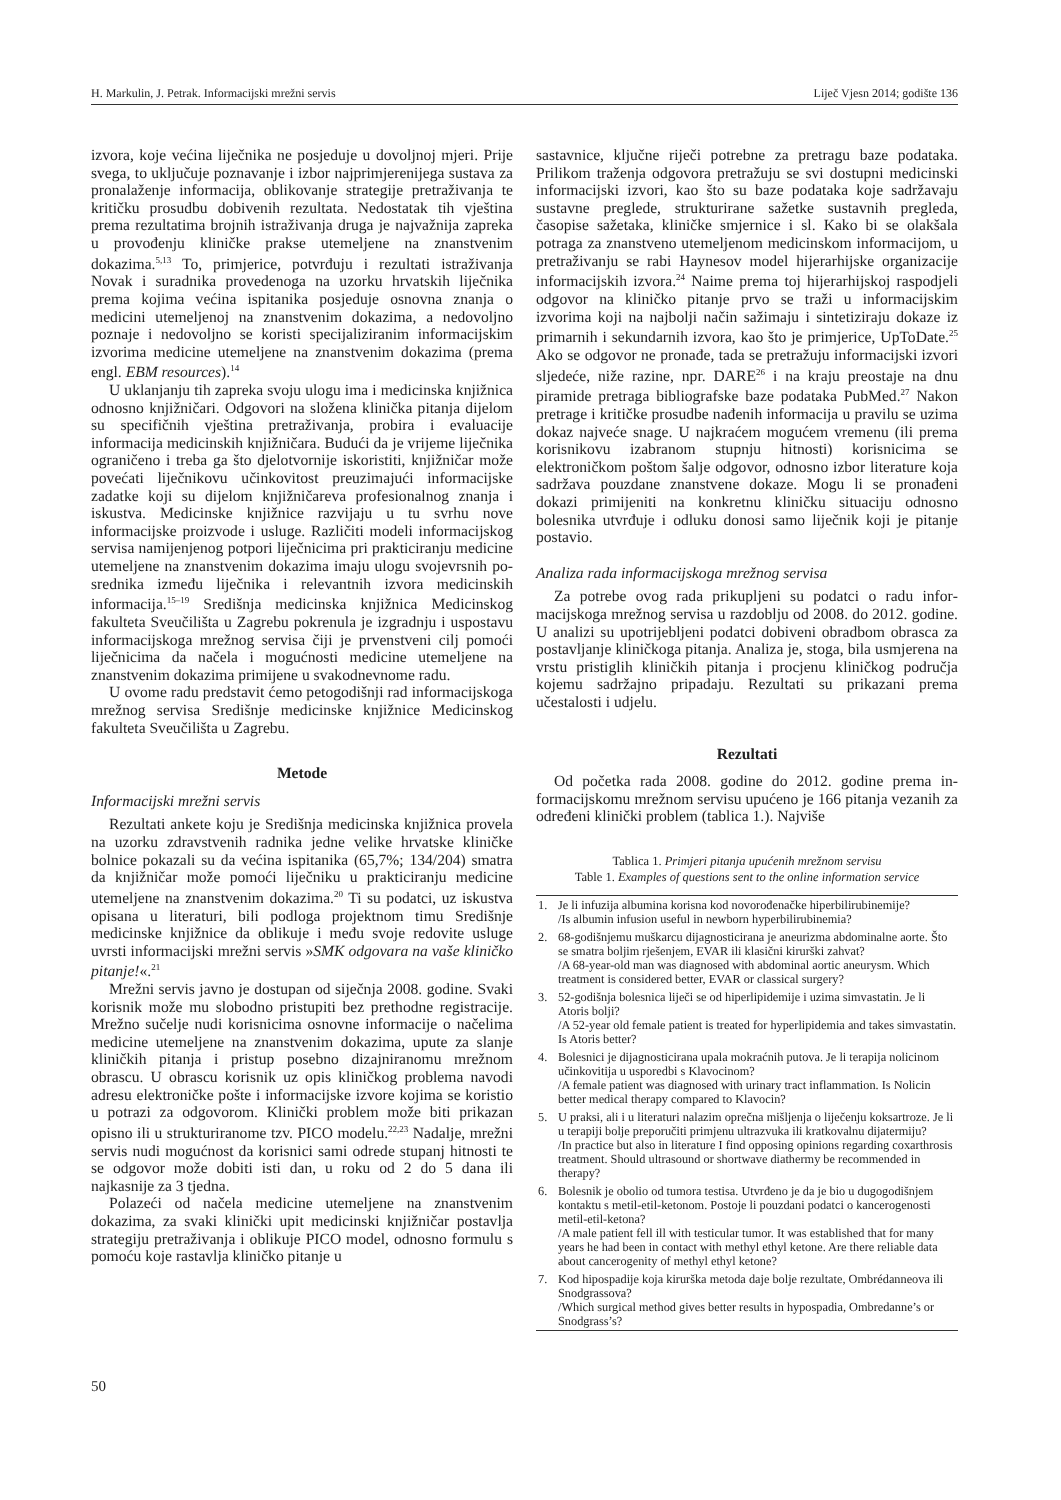H. Markulin, J. Petrak. Informacijski mrežni servis Liječ Vjesn 2014; godište 136
izvora, koje većina liječnika ne posjeduje u dovoljnoj mjeri. Prije svega, to uključuje poznavanje i izbor najprimjerenije­ga sustava za pronalaženje informacija, oblikovanje strate­gije pretraživanja te kritičku prosudbu dobivenih rezultata. Nedostatak tih vještina prema rezultatima brojnih istraži­vanja druga je najvažnija zapreka u provođenju kliničke prakse utemeljene na znanstvenim dokazima.<sup>5,13</sup> To, primje­rice, potvrđuju i rezultati istraživanja Novak i suradnika provedenoga na uzorku hrvatskih liječnika prema kojima većina ispitanika posjeduje osnovna znanja o medicini ute­meljenoj na znanstvenim dokazima, a nedovoljno poznaje i nedovoljno se koristi specijaliziranim informacijskim izvo­rima medicine utemeljene na znanstvenim dokazima (pre­ma engl. EBM resources).<sup>14</sup>
U uklanjanju tih zapreka svoju ulogu ima i medicinska knjižnica odnosno knjižničari. Odgovori na složena klinička pitanja dijelom su specifičnih vještina pretraživanja, probira i evaluacije informacija medicinskih knjižničara. Budući da je vrijeme liječnika ograničeno i treba ga što djelotvornije iskoristiti, knjižničar može povećati liječnikovu učinkovitost preuzimajući informacijske zadatke koji su dijelom knjižni­čareva profesionalnog znanja i iskustva. Medicinske knjiž­nice razvijaju u tu svrhu nove informacijske proizvode i usluge. Različiti modeli informacijskog servisa namijenje­nog potpori liječnicima pri prakticiranju medicine utemelje­ne na znanstvenim dokazima imaju ulogu svojevrsnih po­srednika između liječnika i relevantnih izvora medicinskih informacija.<sup>15–19</sup> Središnja medicinska knjižnica Medicin­skog fakulteta Sveučilišta u Zagrebu pokrenula je izgradnju i uspostavu informacijskoga mrežnog servisa čiji je prven­stveni cilj pomoći liječnicima da načela i mogućnosti me­dicine utemeljene na znanstvenim dokazima primijene u svakodnevnome radu.
U ovome radu predstavit ćemo petogodišnji rad informa­cijskoga mrežnog servisa Središnje medicinske knjižnice Medicinskog fakulteta Sveučilišta u Zagrebu.
Metode
Informacijski mrežni servis
Rezultati ankete koju je Središnja medicinska knjižnica provela na uzorku zdravstvenih radnika jedne velike hrvat­ske kliničke bolnice pokazali su da većina ispitanika (65,7%; 134/204) smatra da knjižničar može pomoći liječniku u prakticiranju medicine utemeljene na znanstvenim doka­zima.<sup>20</sup> Ti su podatci, uz iskustva opisana u literaturi, bili podloga projektnom timu Središnje medicinske knjižnice da oblikuje i među svoje redovite usluge uvrsti informacijski mrežni servis »SMK odgovara na vaše kliničko pitanje!«.<sup>21</sup>
Mrežni servis javno je dostupan od siječnja 2008. godine. Svaki korisnik može mu slobodno pristupiti bez prethodne registracije. Mrežno sučelje nudi korisnicima osnovne in­formacije o načelima medicine utemeljene na znanstvenim dokazima, upute za slanje kliničkih pitanja i pristup poseb­no dizajniranomu mrežnom obrascu. U obrascu korisnik uz opis kliničkog problema navodi adresu elektroničke pošte i informacijske izvore kojima se koristio u potrazi za odgovo­rom. Klinički problem može biti prikazan opisno ili u struk­turiranome tzv. PICO modelu.<sup>22,23</sup> Nadalje, mrežni servis nudi mogućnost da korisnici sami odrede stupanj hitnosti te se odgovor može dobiti isti dan, u roku od 2 do 5 dana ili najkasnije za 3 tjedna.
Polazeći od načela medicine utemeljene na znanstvenim dokazima, za svaki klinički upit medicinski knjižničar po­stavlja strategiju pretraživanja i oblikuje PICO model, od­nosno formulu s pomoću koje rastavlja kliničko pitanje u
sastavnice, ključne riječi potrebne za pretragu baze poda­taka. Prilikom traženja odgovora pretražuju se svi dostupni medicinski informacijski izvori, kao što su baze podataka koje sadržavaju sustavne preglede, strukturirane sažetke su­stavnih pregleda, časopise sažetaka, kliničke smjernice i sl. Kako bi se olakšala potraga za znanstveno utemeljenom medicinskom informacijom, u pretraživanju se rabi Hayne­sov model hijerarhijske organizacije informacijskih izvo­ra.<sup>24</sup> Naime prema toj hijerarhijskoj raspodjeli odgovor na kliničko pitanje prvo se traži u informacijskim izvorima koji na najbolji način sažimaju i sintetiziraju dokaze iz primar­nih i sekundarnih izvora, kao što je primjerice, UpToDate.<sup>25</sup> Ako se odgovor ne pronađe, tada se pretražuju informacijski izvori sljedeće, niže razine, npr. DARE<sup>26</sup> i na kraju preostaje na dnu piramide pretraga bibliografske baze podataka Pub­Med.<sup>27</sup> Nakon pretrage i kritičke prosudbe nađenih informa­cija u pravilu se uzima dokaz najveće snage. U najkraćem mogućem vremenu (ili prema korisnikovu izabranom stup­nju hitnosti) korisnicima se elektroničkom poštom šalje od­govor, odnosno izbor literature koja sadržava pouzdane znanstvene dokaze. Mogu li se pronađeni dokazi primijeniti na konkretnu kliničku situaciju odnosno bolesnika utvrđuje i odluku donosi samo liječnik koji je pitanje postavio.
Analiza rada informacijskoga mrežnog servisa
Za potrebe ovog rada prikupljeni su podatci o radu infor­macijskoga mrežnog servisa u razdoblju od 2008. do 2012. godine. U analizi su upotrijebljeni podatci dobiveni obrad­bom obrasca za postavljanje kliničkoga pitanja. Analiza je, stoga, bila usmjerena na vrstu pristiglih kliničkih pitanja i procjenu kliničkog područja kojemu sadržajno pripadaju. Rezultati su prikazani prema učestalosti i udjelu.
Rezultati
Od početka rada 2008. godine do 2012. godine prema in­formacijskomu mrežnom servisu upućeno je 166 pitanja vezanih za određeni klinički problem (tablica 1.). Najviše
Tablica 1. Primjeri pitanja upućenih mrežnom servisu
Table 1. Examples of questions sent to the online information service
| 1. | Je li infuzija albumina korisna kod novorođenačke hiperbilirubinemije? /Is albumin infusion useful in newborn hyperbilirubinemia? |
| 2. | 68-godišnjemu muškarcu dijagnosticirana je aneurizma abdominalne aor­te. Što se smatra boljim rješenjem, EVAR ili klasični kirurški zahvat? /A 68-year-old man was diagnosed with abdominal aortic aneurysm. Which treatment is considered better, EVAR or classical surgery? |
| 3. | 52-godišnja bolesnica liječi se od hiperlipidemije i uzima simvastatin. Je li Atoris bolji? /A 52-year old female patient is treated for hyperlipidemia and takes simvastatin. Is Atoris better? |
| 4. | Bolesnici je dijagnosticirana upala mokraćnih putova. Je li terapija nolici­nom učinkovitija u usporedbi s Klavocinom? /A female patient was diagnosed with urinary tract inflammation. Is Nolicin better medical therapy compared to Klavocin? |
| 5. | U praksi, ali i u literaturi nalazim oprečna mišljenja o liječenju koksartro­ze. Je li u terapiji bolje preporučiti primjenu ultrazvuka ili kratkovalnu dijatermiju? /In practice but also in literature I find opposing opinions regarding coxarthrosis treatment. Should ultrasound or shortwave diathermy be recommended in therapy? |
| 6. | Bolesnik je obolio od tumora testisa. Utvrđeno je da je bio u dugogodiš­njem kontaktu s metil-etil-ketonom. Postoje li pouzdani podatci o kance­rogenosti metil-etil-ketona? /A male patient fell ill with testicular tumor. It was established that for many years he had been in contact with methyl ethyl ketone. Are there reliable data about cancerogenity of methyl ethyl ketone? |
| 7. | Kod hipospadije koja kirurška metoda daje bolje rezultate, Ombrédanneo­va ili Snodgrassova? /Which surgical method gives better results in hypospadia, Ombredanne’s or Snodgrass’s? |
50